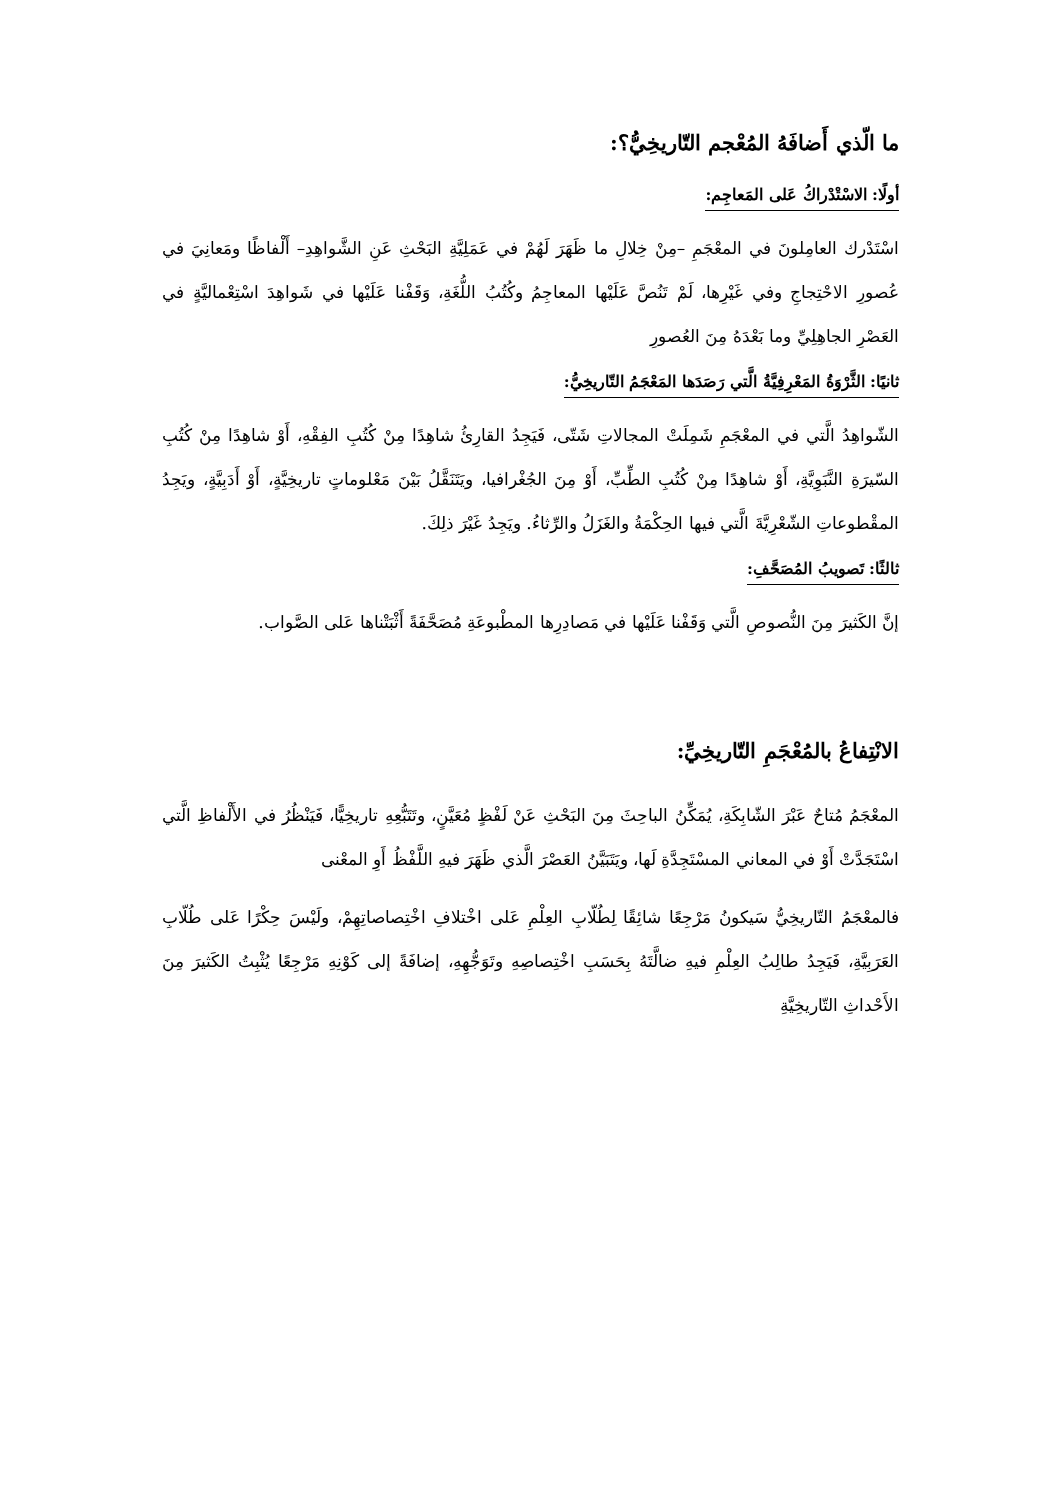ما الّذي أَضافَهُ المُعْجم التّاريخِيُّ؟:
أولًا: الاسْتْدْراكُ عَلى المَعاجِم:
اسْتَدْرك العامِلونَ في المعْجَمِ –مِنْ خِلالِ ما ظَهَرَ لَهُمْ في عَمَلِيَّةِ البَحْثِ عَنِ الشَّواهِدِ– أَلْفاظًا ومَعانِيَ في عُصورِ الاحْتِجاجِ وفي غَيْرِها، لَمْ تَنُصَّ عَلَيْها المعاجِمُ وكُتُبُ اللُّغَةِ، وَقَفْنا عَلَيْها في شَواهِدَ اسْتِعْماليَّةٍ في العَصْرِ الجاهِلِيِّ وما بَعْدَهُ مِنَ العُصورِ
ثانيًا: الثَّرْوَةُ المَعْرِفِيَّةُ الَّتي رَصَدَها المَعْجَمُ التّاريخِيُّ:
الشّواهِدُ الَّتي في المعْجَمِ شَمِلَتْ المجالاتِ شَتّى، فَيَجِدُ القارِئُ شاهِدًا مِنْ كُتُبِ الفِقْهِ، أَوْ شاهِدًا مِنْ كُتُبِ السّيرَةِ النَّبَوِيَّةِ، أَوْ شاهِدًا مِنْ كُتُبِ الطِّبِّ، أَوْ مِنَ الجُغْرافيا، ويَتَنَقَّلُ بَيْنَ مَعْلوماتٍ تاريخِيَّةٍ، أَوْ أَدَبِيَّةٍ، ويَجِدُ المقْطوعاتِ الشّعْرِيَّةَ الَّتي فيها الحِكْمَةُ والغَزَلُ والرِّثاءُ. ويَجِدُ غَيْرَ ذلِكَ.
ثالثًا: تَصويبُ المُصَحَّفِ:
إنَّ الكَثيرَ مِنَ النُّصوصِ الَّتي وَقَفْنا عَلَيْها في مَصادِرِها المطْبوعَةِ مُصَحَّفَةً أَثْبَتْناها عَلى الصَّواب.
الانْتِفاعُ بالمُعْجَمِ التّاريخِيِّ:
المعْجَمُ مُتاحٌ عَبْرَ الشّابِكَةِ، يُمَكِّنُ الباحِثَ مِنَ البَحْثِ عَنْ لَفْظٍ مُعَيَّنٍ، وتَتَبُّعِهِ تاريخِيًّا، فَيَنْظُرُ في الأَلْفاظِ الَّتي اسْتَجَدَّتْ أَوْ في المعاني المسْتَجِدَّةِ لَها، ويَتَبَيَّنُ العَصْرَ الَّذي ظَهَرَ فيهِ اللَّفْظُ أَوِ المعْنى
فالمعْجَمُ التّاريخِيُّ سَيكونُ مَرْجِعًا شائِقًا لِطُلّابِ العِلْمِ عَلى اخْتلافِ اخْتِصاصاتِهِمْ، ولَيْسَ حِكْرًا عَلى طُلّابِ العَرَبِيَّةِ، فَيَجِدُ طالِبُ العِلْمِ فيهِ ضالَّتَهُ بِحَسَبِ اخْتِصاصِهِ وتَوَجُّهِهِ، إضافَةً إلى كَوْنِهِ مَرْجِعًا يُثْبِتُ الكَثيرَ مِنَ الأَحْداثِ التّاريخِيَّةِ